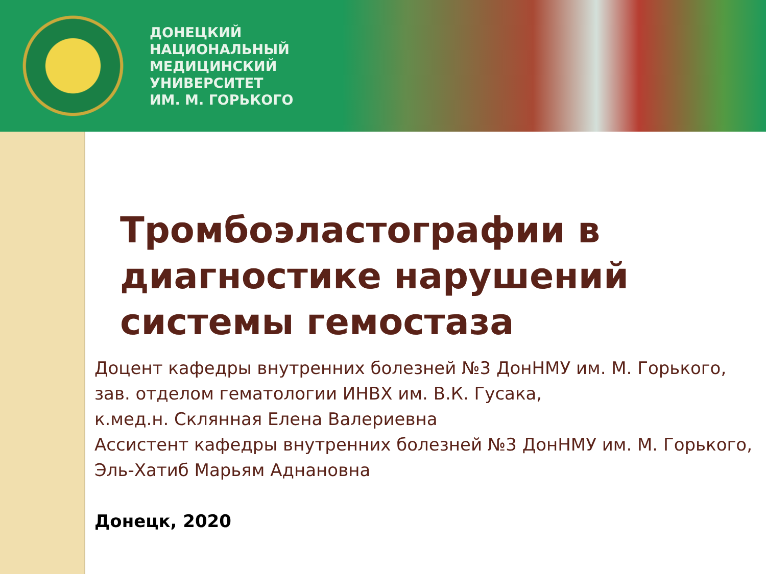ДОНЕЦКИЙ
НАЦИОНАЛЬНЫЙ
МЕДИЦИНСКИЙ
УНИВЕРСИТЕТ
ИМ. М. ГОРЬКОГО
Тромбоэластографии в диагностике нарушений системы гемостаза
Доцент кафедры внутренних болезней №3 ДонНМУ им. М. Горького,
зав. отделом гематологии ИНВХ им. В.К. Гусака,
к.мед.н. Склянная Елена Валериевна
Ассистент кафедры внутренних болезней №3 ДонНМУ им. М. Горького,
Эль-Хатиб Марьям Аднановна
Донецк, 2020